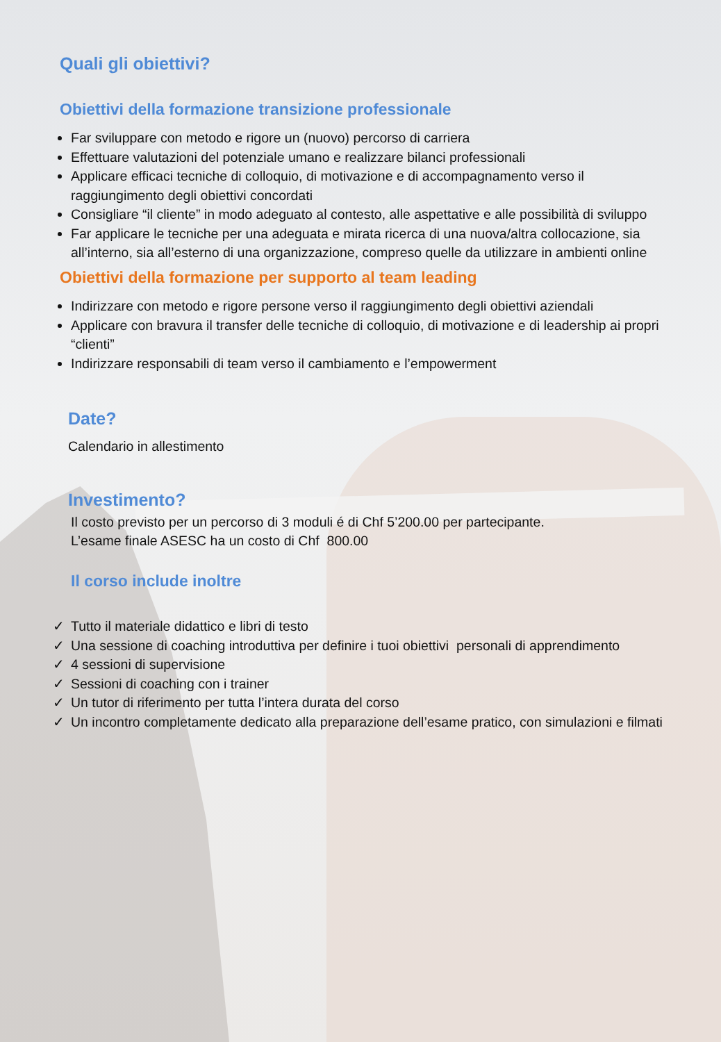Quali gli obiettivi?
Obiettivi della formazione transizione professionale
Far sviluppare con metodo e rigore un (nuovo) percorso di carriera
Effettuare valutazioni del potenziale umano e realizzare bilanci professionali
Applicare efficaci tecniche di colloquio, di motivazione e di accompagnamento verso il raggiungimento degli obiettivi concordati
Consigliare “il cliente” in modo adeguato al contesto, alle aspettative e alle possibilità di sviluppo
Far applicare le tecniche per una adeguata e mirata ricerca di una nuova/altra collocazione, sia all’interno, sia all’esterno di una organizzazione, compreso quelle da utilizzare in ambienti online
Obiettivi della formazione per supporto al team leading
Indirizzare con metodo e rigore persone verso il raggiungimento degli obiettivi aziendali
Applicare con bravura il transfer delle tecniche di colloquio, di motivazione e di leadership ai propri “clienti”
Indirizzare responsabili di team verso il cambiamento e l’empowerment
Date?
Calendario in allestimento
Investimento?
Il costo previsto per un percorso di 3 moduli é di Chf 5’200.00 per partecipante.
L’esame finale ASESC ha un costo di Chf 800.00
Il corso include inoltre
✓ Tutto il materiale didattico e libri di testo
✓ Una sessione di coaching introduttiva per definire i tuoi obiettivi personali di apprendimento
✓ 4 sessioni di supervisione
✓ Sessioni di coaching con i trainer
✓ Un tutor di riferimento per tutta l’intera durata del corso
✓ Un incontro completamente dedicato alla preparazione dell’esame pratico, con simulazioni e filmati